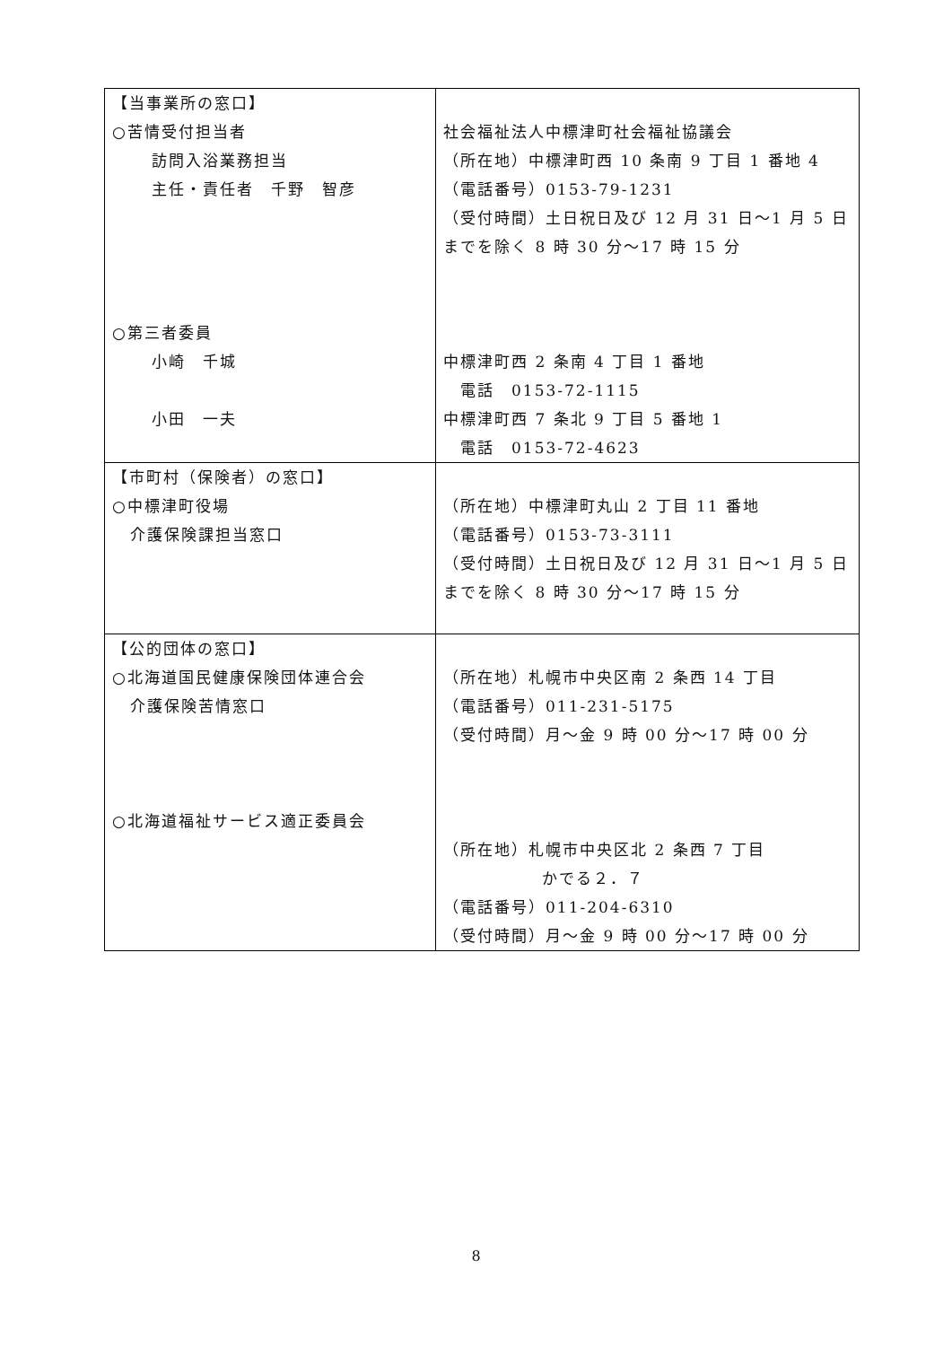| 【当事業所の窓口】 ○苦情受付担当者 訪問入浴業務担当 主任・責任者 千野 智彦 ○第三者委員 小崎 千城 小田 一夫 | 社会福祉法人中標津町社会福祉協議会 （所在地）中標津町西 10 条南 9 丁目 1 番地 4 （電話番号）0153-79-1231 （受付時間）土日祝日及び 12 月 31 日～1 月 5 日までを除く 8 時 30 分～17 時 15 分 中標津町西 2 条南 4 丁目 1 番地 電話 0153-72-1115 中標津町西 7 条北 9 丁目 5 番地 1 電話 0153-72-4623 |
| 【市町村（保険者）の窓口】 ○中標津町役場 介護保険課担当窓口 | （所在地）中標津町丸山 2 丁目 11 番地 （電話番号）0153-73-3111 （受付時間）土日祝日及び 12 月 31 日～1 月 5 日までを除く 8 時 30 分～17 時 15 分 |
| 【公的団体の窓口】 ○北海道国民健康保険団体連合会 介護保険苦情窓口 ○北海道福祉サービス適正委員会 | （所在地）札幌市中央区南 2 条西 14 丁目 （電話番号）011-231-5175 （受付時間）月～金 9 時 00 分～17 時 00 分 （所在地）札幌市中央区北 2 条西 7 丁目 かでる２．７ （電話番号）011-204-6310 （受付時間）月～金 9 時 00 分～17 時 00 分 |
8